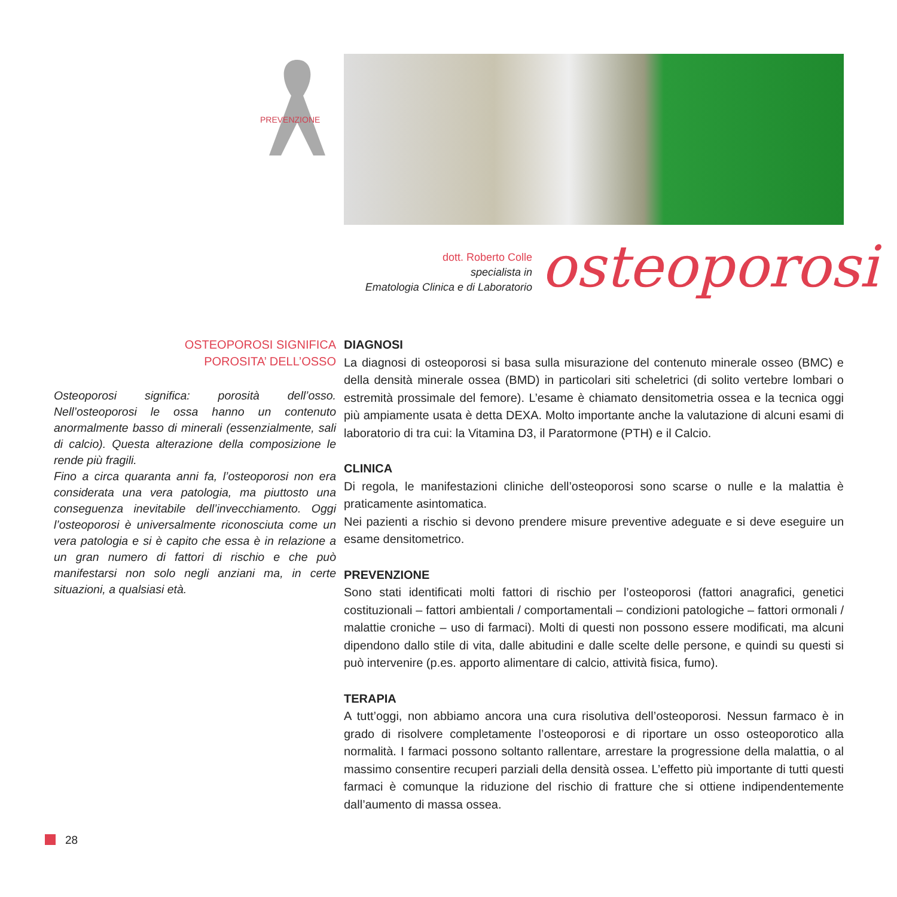PREVENZIONE
dott. Roberto Colle
specialista in
Ematologia Clinica e di Laboratorio
osteoporosi
OSTEOPOROSI SIGNIFICA
POROSITA’ DELL’OSSO
Osteoporosi significa: porosità dell’osso. Nell’osteoporosi le ossa hanno un contenuto anormalmente basso di minerali (essenzialmente, sali di calcio). Questa alterazione della composizione le rende più fragili.
Fino a circa quaranta anni fa, l’osteoporosi non era considerata una vera patologia, ma piuttosto una conseguenza inevitabile dell’invecchiamento. Oggi l’osteoporosi è universalmente riconosciuta come un vera patologia e si è capito che essa è in relazione a un gran numero di fattori di rischio e che può manifestarsi non solo negli anziani ma, in certe situazioni, a qualsiasi età.
DIAGNOSI
La diagnosi di osteoporosi si basa sulla misurazione del contenuto minerale osseo (BMC) e della densità minerale ossea (BMD) in particolari siti scheletrici (di solito vertebre lombari o estremità prossimale del femore). L’esame è chiamato densitometria ossea e la tecnica oggi più ampiamente usata è detta DEXA. Molto importante anche la valutazione di alcuni esami di laboratorio di tra cui: la Vitamina D3, il Paratormone (PTH) e il Calcio.
CLINICA
Di regola, le manifestazioni cliniche dell’osteoporosi sono scarse o nulle e la malattia è praticamente asintomatica.
Nei pazienti a rischio si devono prendere misure preventive adeguate e si deve eseguire un esame densitometrico.
PREVENZIONE
Sono stati identificati molti fattori di rischio per l’osteoporosi (fattori anagrafici, genetici costituzionali – fattori ambientali / comportamentali – condizioni patologiche – fattori ormonali / malattie croniche – uso di farmaci). Molti di questi non possono essere modificati, ma alcuni dipendono dallo stile di vita, dalle abitudini e dalle scelte delle persone, e quindi su questi si può intervenire (p.es. apporto alimentare di calcio, attività fisica, fumo).
TERAPIA
A tutt’oggi, non abbiamo ancora una cura risolutiva dell’osteoporosi. Nessun farmaco è in grado di risolvere completamente l’osteoporosi e di riportare un osso osteoporotico alla normalità. I farmaci possono soltanto rallentare, arrestare la progressione della malattia, o al massimo consentire recuperi parziali della densità ossea. L’effetto più importante di tutti questi farmaci è comunque la riduzione del rischio di fratture che si ottiene indipendentemente dall’aumento di massa ossea.
28